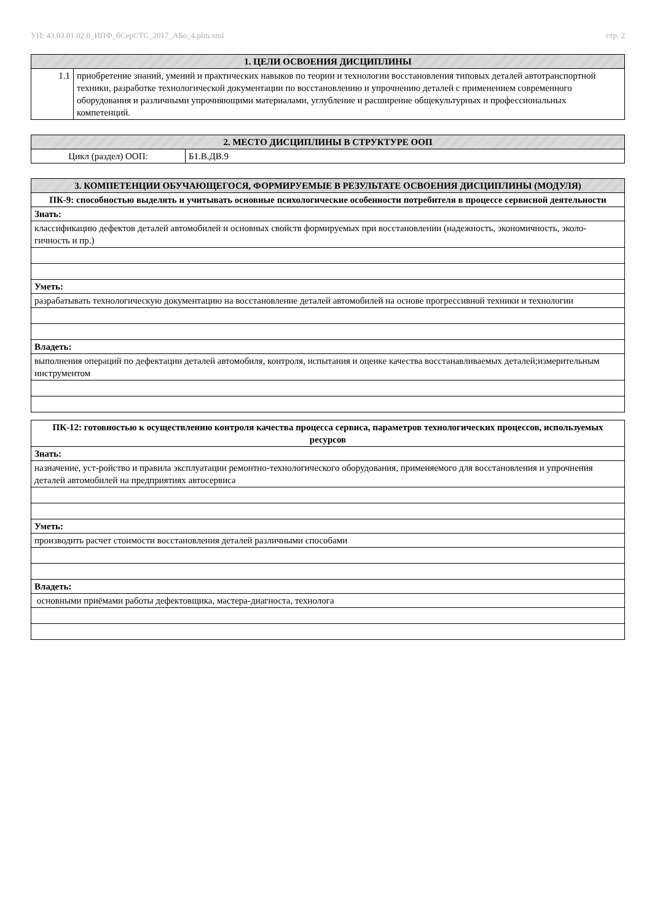УП: 43.03.01.02.0_ИПФ_бСерСТС_2017_АБо_4.plm.xml стр. 2
| 1. ЦЕЛИ ОСВОЕНИЯ ДИСЦИПЛИНЫ | |
| --- | --- |
| 1.1 | приобретение знаний, умений и практических навыков по теории и технологии восстановления типовых деталей автотранспортной техники, разработке технологической документации по восстановлению и упрочнению деталей с применением современного оборудования и различными упрочняющими материалами, углубление и расширение общекультурных и профессиональных компетенций. |
| 2. МЕСТО ДИСЦИПЛИНЫ В СТРУКТУРЕ ООП | |
| --- | --- |
| Цикл (раздел) ООП: | Б1.В.ДВ.9 |
| 3. КОМПЕТЕНЦИИ ОБУЧАЮЩЕГОСЯ, ФОРМИРУЕМЫЕ В РЕЗУЛЬТАТЕ ОСВОЕНИЯ ДИСЦИПЛИНЫ (МОДУЛЯ) |
| --- |
| ПК-9: способностью выделять и учитывать основные психологические особенности потребителя в процессе сервисной деятельности |
| Знать: |
| классификацию дефектов деталей автомобилей и основных свойств формируемых при восстановлении (надежность, экономичность, эколо-гичность и пр.) |
| Уметь: |
| разрабатывать технологическую документацию на восстановление деталей автомобилей на основе прогрессивной техники и технологии |
| Владеть: |
| выполнения операций по дефектации деталей автомобиля, контроля, испытания и оценке качества восстанавливаемых деталей;измерительным инструментом |
| ПК-12: готовностью к осуществлению контроля качества процесса сервиса, параметров технологических процессов, используемых ресурсов |
| Знать: |
| назначение, уст-ройство и правила эксплуатации ремонтно-технологического оборудования, применяемого для восстановления и упрочнения деталей автомобилей на предприятиях автосервиса |
| Уметь: |
| производить расчет стоимости восстановления деталей различными способами |
| Владеть: |
| основными приёмами работы дефектовщика, мастера-диагноста, технолога |